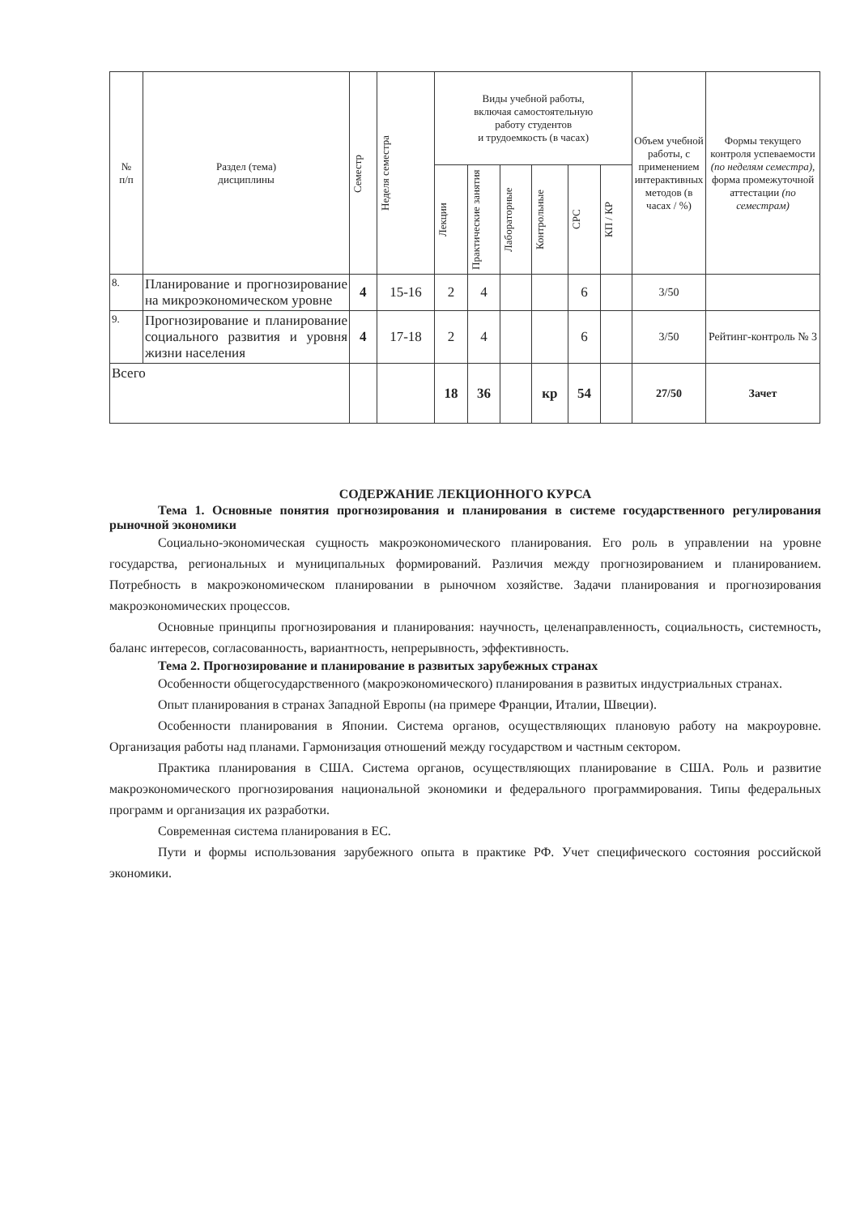| № п/п | Раздел (тема) дисциплины | Семестр | Неделя семестра | Виды учебной работы, включая самостоятельную работу студентов и трудоемкость (в часах) | | | | | | Объем учебной работы, с применением интерактивных методов (в часах / %) | Формы текущего контроля успеваемости (по неделям семестра) , форма промежуточной аттестации (по семестрам) |
| --- | --- | --- | --- | --- | --- | --- | --- | --- | --- | --- | --- |
| | | | | Лекции | Практические занятия | Лабораторные | Контрольные | СРС | КП / КР | | |
| 8. | Планирование и прогнозирование на микроэкономическом уровне | 4 | 15-16 | 2 | 4 | | | 6 | | 3/50 | |
| 9. | Прогнозирование и планирование социального развития и уровня жизни населения | 4 | 17-18 | 2 | 4 | | | 6 | | 3/50 | Рейтинг-контроль № 3 |
| Всего | | | | 18 | 36 | | кр | 54 | | 27/50 | Зачет |
СОДЕРЖАНИЕ ЛЕКЦИОННОГО КУРСА
Тема 1. Основные понятия прогнозирования и планирования в системе государственного регулирования рыночной экономики
Социально-экономическая сущность макроэкономического планирования. Его роль в управлении на уровне государства, региональных и муниципальных формирований. Различия между прогнозированием и планированием. Потребность в макроэкономическом планировании в рыночном хозяйстве. Задачи планирования и прогнозирования макроэкономических процессов.
Основные принципы прогнозирования и планирования: научность, целенаправленность, социальность, системность, баланс интересов, согласованность, вариантность, непрерывность, эффективность.
Тема 2. Прогнозирование и планирование в развитых зарубежных странах
Особенности общегосударственного (макроэкономического) планирования в развитых индустриальных странах.
Опыт планирования в странах Западной Европы (на примере Франции, Италии, Швеции).
Особенности планирования в Японии. Система органов, осуществляющих плановую работу на макроуровне. Организация работы над планами. Гармонизация отношений между государством и частным сектором.
Практика планирования в США. Система органов, осуществляющих планирование в США. Роль и развитие макроэкономического прогнозирования национальной экономики и федерального программирования. Типы федеральных программ и организация их разработки.
Современная система планирования в ЕС.
Пути и формы использования зарубежного опыта в практике РФ. Учет специфического состояния российской экономики.